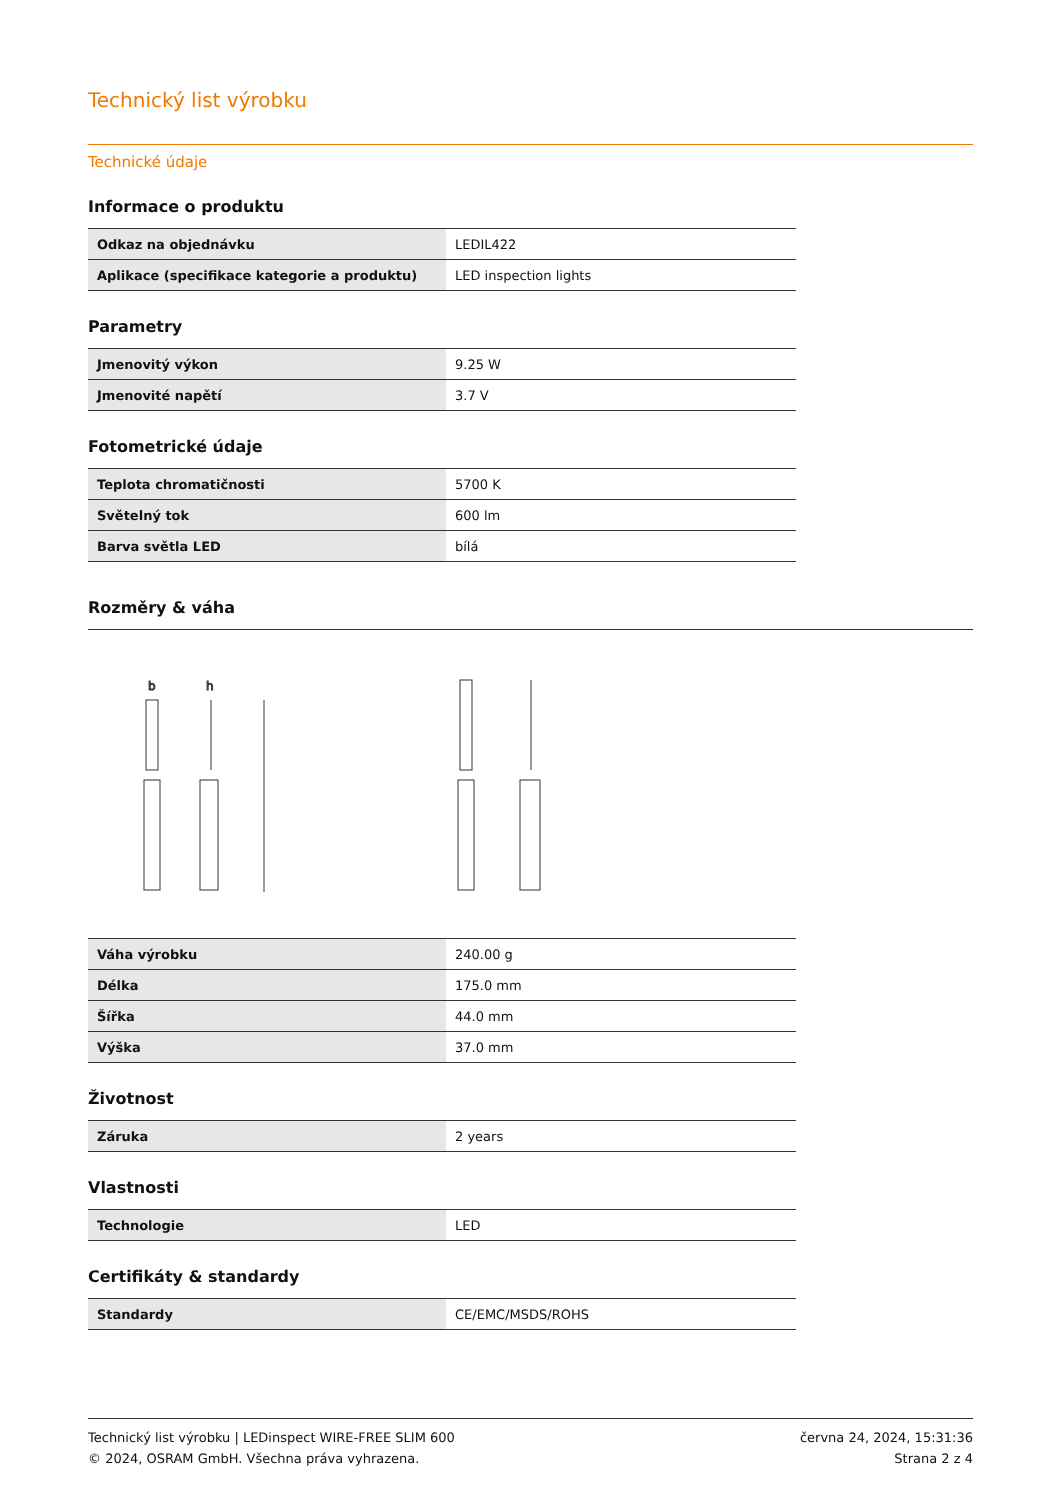Technický list výrobku
Technické údaje
Informace o produktu
| Odkaz na objednávku | LEDIL422 |
| Aplikace (specifikace kategorie a produktu) | LED inspection lights |
Parametry
| Jmenovitý výkon | 9.25 W |
| Jmenovité napětí | 3.7 V |
Fotometrické údaje
| Teplota chromatičnosti | 5700 K |
| Světelný tok | 600 lm |
| Barva světla LED | bílá |
Rozměry & váha
b
h
| Váha výrobku | 240.00 g |
| Délka | 175.0 mm |
| Šířka | 44.0 mm |
| Výška | 37.0 mm |
Životnost
| Záruka | 2 years |
Vlastnosti
| Technologie | LED |
Certifikáty & standardy
| Standardy | CE/EMC/MSDS/ROHS |
Technický list výrobku | LEDinspect WIRE-FREE SLIM 600
© 2024, OSRAM GmbH. Všechna práva vyhrazena.
června 24, 2024, 15:31:36
Strana 2 z 4